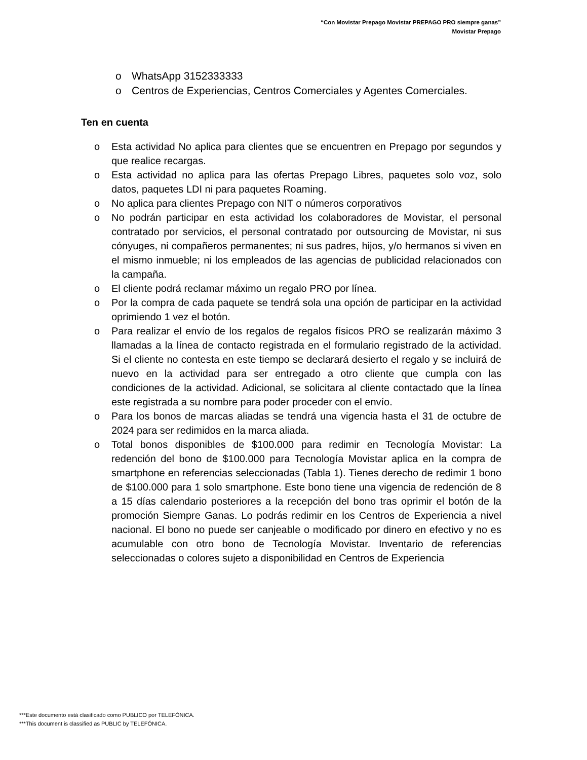“Con Movistar Prepago Movistar PREPAGO PRO siempre ganas”
Movistar Prepago
o WhatsApp 3152333333
o Centros de Experiencias, Centros Comerciales y Agentes Comerciales.
Ten en cuenta
o Esta actividad No aplica para clientes que se encuentren en Prepago por segundos y que realice recargas.
o Esta actividad no aplica para las ofertas Prepago Libres, paquetes solo voz, solo datos, paquetes LDI ni para paquetes Roaming.
o No aplica para clientes Prepago con NIT o números corporativos
o No podrán participar en esta actividad los colaboradores de Movistar, el personal contratado por servicios, el personal contratado por outsourcing de Movistar, ni sus cónyuges, ni compañeros permanentes; ni sus padres, hijos, y/o hermanos si viven en el mismo inmueble; ni los empleados de las agencias de publicidad relacionados con la campaña.
o El cliente podrá reclamar máximo un regalo PRO por línea.
o Por la compra de cada paquete se tendrá sola una opción de participar en la actividad oprimiendo 1 vez el botón.
o Para realizar el envío de los regalos de regalos físicos PRO se realizarán máximo 3 llamadas a la línea de contacto registrada en el formulario registrado de la actividad. Si el cliente no contesta en este tiempo se declarará desierto el regalo y se incluirá de nuevo en la actividad para ser entregado a otro cliente que cumpla con las condiciones de la actividad. Adicional, se solicitara al cliente contactado que la línea este registrada a su nombre para poder proceder con el envío.
o Para los bonos de marcas aliadas se tendrá una vigencia hasta el 31 de octubre de 2024 para ser redimidos en la marca aliada.
o Total bonos disponibles de $100.000 para redimir en Tecnología Movistar: La redención del bono de $100.000 para Tecnología Movistar aplica en la compra de smartphone en referencias seleccionadas (Tabla 1). Tienes derecho de redimir 1 bono de $100.000 para 1 solo smartphone. Este bono tiene una vigencia de redención de 8 a 15 días calendario posteriores a la recepción del bono tras oprimir el botón de la promoción Siempre Ganas. Lo podrás redimir en los Centros de Experiencia a nivel nacional. El bono no puede ser canjeable o modificado por dinero en efectivo y no es acumulable con otro bono de Tecnología Movistar. Inventario de referencias seleccionadas o colores sujeto a disponibilidad en Centros de Experiencia
***Este documento está clasificado como PUBLICO por TELEFÓNICA.
***This document is classified as PUBLIC by TELEFÓNICA.